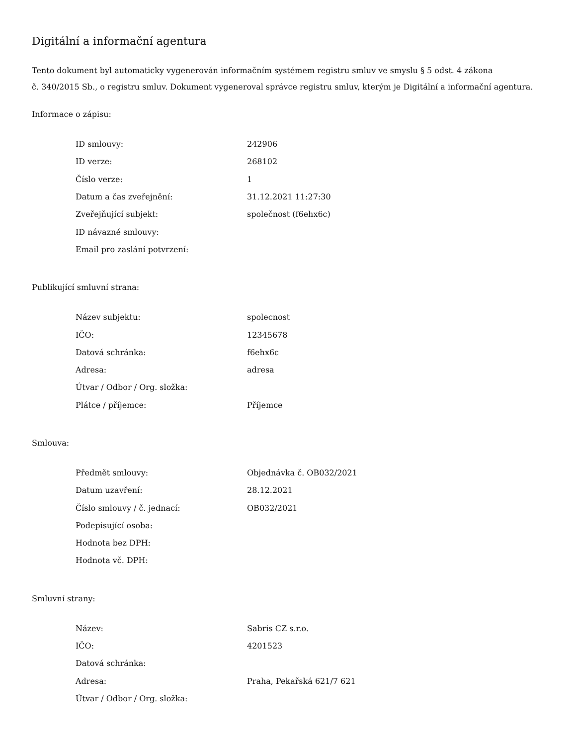Digitální a informační agentura
Tento dokument byl automaticky vygenerován informačním systémem registru smluv ve smyslu § 5 odst. 4 zákona
č. 340/2015 Sb., o registru smluv. Dokument vygeneroval správce registru smluv, kterým je Digitální a informační agentura.
Informace o zápisu:
| ID smlouvy: | 242906 |
| ID verze: | 268102 |
| Číslo verze: | 1 |
| Datum a čas zveřejnění: | 31.12.2021 11:27:30 |
| Zveřejňující subjekt: | společnost (f6ehx6c) |
| ID návazné smlouvy: | |
| Email pro zaslání potvrzení: | |
Publikující smluvní strana:
| Název subjektu: | spolecnost |
| IČO: | 12345678 |
| Datová schránka: | f6ehx6c |
| Adresa: | adresa |
| Útvar / Odbor / Org. složka: | |
| Plátce / příjemce: | Příjemce |
Smlouva:
| Předmět smlouvy: | Objednávka č. OB032/2021 |
| Datum uzavření: | 28.12.2021 |
| Číslo smlouvy / č. jednací: | OB032/2021 |
| Podepisující osoba: | |
| Hodnota bez DPH: | |
| Hodnota vč. DPH: | |
Smluvní strany:
| Název: | Sabris CZ s.r.o. |
| IČO: | 4201523 |
| Datová schránka: | |
| Adresa: | Praha, Pekařská 621/7 621 |
| Útvar / Odbor / Org. složka: | |